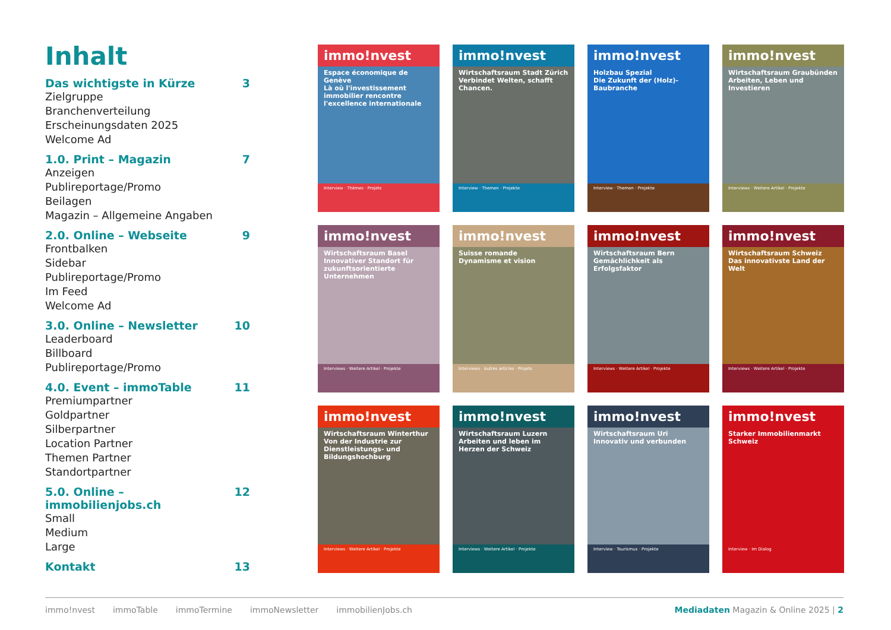Inhalt
Das wichtigste in Kürze 3
Zielgruppe
Branchenverteilung
Erscheinungsdaten 2025
Welcome Ad
1.0. Print – Magazin 7
Anzeigen
Publireportage/Promo
Beilagen
Magazin – Allgemeine Angaben
2.0. Online – Webseite 9
Frontbalken
Sidebar
Publireportage/Promo
Im Feed
Welcome Ad
3.0. Online – Newsletter 10
Leaderboard
Billboard
Publireportage/Promo
4.0. Event – immoTable 11
Premiumpartner
Goldpartner
Silberpartner
Location Partner
Themen Partner
Standortpartner
5.0. Online – immobilienjobs.ch 12
Small
Medium
Large
Kontakt 13
immo!nvest
Espace économique de Genève
Là où l'investissement immobilier rencontre l'excellence internationale
Interview · Thèmes · Projets
immo!nvest
Wirtschaftsraum Stadt Zürich
Verbindet Welten, schafft Chancen.
Interview · Themen · Projekte
immo!nvest
Holzbau Spezial
Die Zukunft der (Holz)-Baubranche
Interview · Themen · Projekte
immo!nvest
Wirtschaftsraum Graubünden
Arbeiten, Leben und Investieren
Interviews · Weitere Artikel · Projekte
immo!nvest
Wirtschaftsraum Basel
Innovativer Standort für zukunftsorientierte Unternehmen
Interviews · Weitere Artikel · Projekte
immo!nvest
Suisse romande
Dynamisme et vision
Interviews · Autres articles · Projets
immo!nvest
Wirtschaftsraum Bern
Gemächlichkeit als Erfolgsfaktor
Interviews · Weitere Artikel · Projekte
immo!nvest
Wirtschaftsraum Schweiz
Das innovativste Land der Welt
Interviews · Weitere Artikel · Projekte
immo!nvest
Wirtschaftsraum Winterthur
Von der Industrie zur Dienstleistungs- und Bildungshochburg
Interviews · Weitere Artikel · Projekte
immo!nvest
Wirtschaftsraum Luzern
Arbeiten und leben im Herzen der Schweiz
Interviews · Weitere Artikel · Projekte
immo!nvest
Wirtschaftsraum Uri
Innovativ und verbunden
Interview · Tourismus · Projekte
immo!nvest
Starker Immobilienmarkt Schweiz
Interview · Im Dialog
immo!nvest immoTable immoTermine immoNewsletter immobilienJobs.ch Mediadaten Magazin & Online 2025 | 2